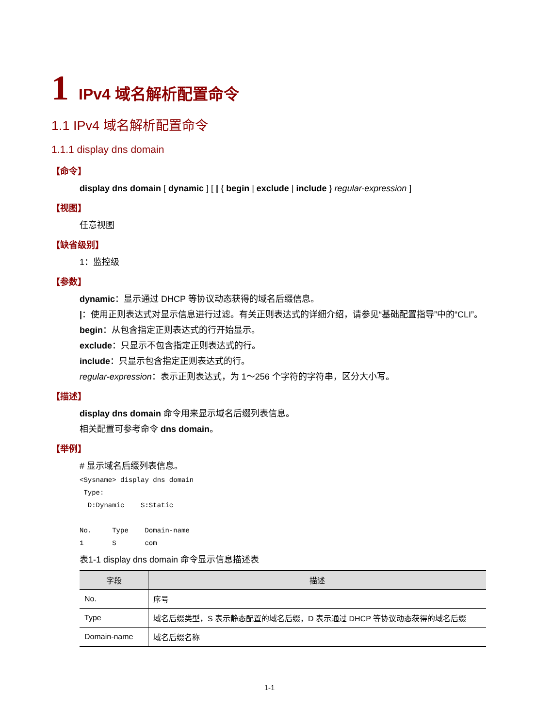1 IPv4 域名解析配置命令
1.1 IPv4 域名解析配置命令
1.1.1 display dns domain
【命令】
display dns domain [ dynamic ] [ | { begin | exclude | include } regular-expression ]
【视图】
任意视图
【缺省级别】
1：监控级
【参数】
dynamic：显示通过 DHCP 等协议动态获得的域名后缀信息。
|：使用正则表达式对显示信息进行过滤。有关正则表达式的详细介绍，请参见“基础配置指导”中的“CLI”。
begin：从包含指定正则表达式的行开始显示。
exclude：只显示不包含指定正则表达式的行。
include：只显示包含指定正则表达式的行。
regular-expression：表示正则表达式，为 1～256 个字符的字符串，区分大小写。
【描述】
display dns domain 命令用来显示域名后缀列表信息。
相关配置可参考命令 dns domain。
【举例】
# 显示域名后缀列表信息。
<Sysname> display dns domain
 Type:
  D:Dynamic    S:Static

No.     Type    Domain-name
1       S       com
表1-1 display dns domain 命令显示信息描述表
| 字段 | 描述 |
| --- | --- |
| No. | 序号 |
| Type | 域名后缀类型，S 表示静态配置的域名后缀，D 表示通过 DHCP 等协议动态获得的域名后缀 |
| Domain-name | 域名后缀名称 |
1-1